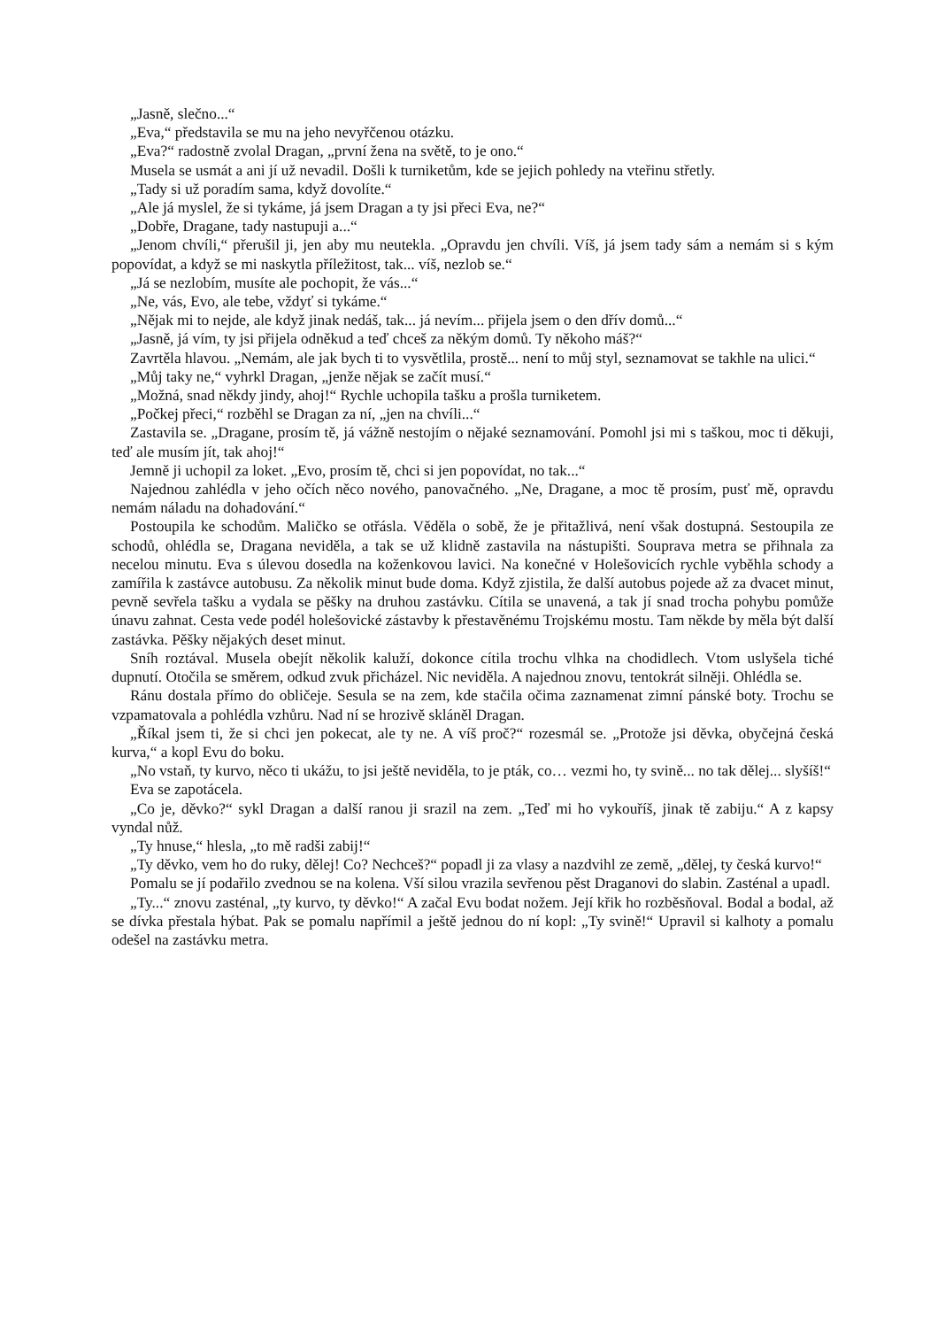„Jasně, slečno...“
„Eva,“ představila se mu na jeho nevyřčenou otázku.
„Eva?“ radostně zvolal Dragan, „první žena na světě, to je ono.“
Musela se usmát a ani jí už nevadil. Došli k turniketům, kde se jejich pohledy na vteřinu střetly.
„Tady si už poradím sama, když dovolíte.“
„Ale já myslel, že si tykáme, já jsem Dragan a ty jsi přeci Eva, ne?“
„Dobře, Dragane, tady nastupuji a...“
„Jenom chvíli,“ přerušil ji, jen aby mu neutekla. „Opravdu jen chvíli. Víš, já jsem tady sám a nemám si s kým popovídat, a když se mi naskytla příležitost, tak... víš, nezlob se.“
„Já se nezlobím, musíte ale pochopit, že vás...“
„Ne, vás, Evo, ale tebe, vždyť si tykáme.“
„Nějak mi to nejde, ale když jinak nedáš, tak... já nevím... přijela jsem o den dřív domů...“
„Jasně, já vím, ty jsi přijela odněkud a teď chceš za někým domů. Ty někoho máš?“
Zavrtěla hlavou. „Nemám, ale jak bych ti to vysvětlila, prostě... není to můj styl, seznamovat se takhle na ulici.“
„Můj taky ne,“ vyhrkl Dragan, „jenže nějak se začít musí.“
„Možná, snad někdy jindy, ahoj!“ Rychle uchopila tašku a prošla turniketem.
„Počkej přeci,“ rozběhl se Dragan za ní, „jen na chvíli...“
Zastavila se. „Dragane, prosím tě, já vážně nestojím o nějaké seznamování. Pomohl jsi mi s taškou, moc ti děkuji, teď ale musím jít, tak ahoj!“
Jemně ji uchopil za loket. „Evo, prosím tě, chci si jen popovídat, no tak...“
Najednou zahlédla v jeho očích něco nového, panovačného. „Ne, Dragane, a moc tě prosím, pusť mě, opravdu nemám náladu na dohadování.“
Postoupila ke schodům. Maličko se otřásla. Věděla o sobě, že je přitažlivá, není však dostupná. Sestoupila ze schodů, ohlédla se, Dragana neviděla, a tak se už klidně zastavila na nástupišti. Souprava metra se přihnala za necelou minutu. Eva s úlevou dosedla na koženkovou lavici. Na konečné v Holešovicích rychle vyběhla schody a zamířila k zastávce autobusu. Za několik minut bude doma. Když zjistila, že další autobus pojede až za dvacet minut, pevně sevřela tašku a vydala se pěšky na druhou zastávku. Cítila se unavená, a tak jí snad trocha pohybu pomůže únavu zahnat. Cesta vede podél holešovické zástavby k přestavěnému Trojskému mostu. Tam někde by měla být další zastávka. Pěšky nějakých deset minut.
Sníh roztával. Musela obejít několik kaluží, dokonce cítila trochu vlhka na chodidlech. Vtom uslyšela tiché dupnutí. Otočila se směrem, odkud zvuk přicházel. Nic neviděla. A najednou znovu, tentokrát silněji. Ohlédla se.
Ránu dostala přímo do obličeje. Sesula se na zem, kde stačila očima zaznamenat zimní pánské boty. Trochu se vzpamatovala a pohlédla vzhůru. Nad ní se hrozivě skláněl Dragan.
„Říkal jsem ti, že si chci jen pokecat, ale ty ne. A víš proč?“ rozesmál se. „Protože jsi děvka, obyčejná česká kurva,“ a kopl Evu do boku.
„No vstaň, ty kurvo, něco ti ukážu, to jsi ještě neviděla, to je pták, co… vezmi ho, ty svině... no tak dělej... slyšíš!“
Eva se zapotácela.
„Co je, děvko?“ sykl Dragan a další ranou ji srazil na zem. „Teď mi ho vykouříš, jinak tě zabiju.“ A z kapsy vyndal nůž.
„Ty hnuse,“ hlesla, „to mě radši zabij!“
„Ty děvko, vem ho do ruky, dělej! Co? Nechceš?“ popadl ji za vlasy a nazdvihl ze země, „dělej, ty česká kurvo!“
Pomalu se jí podařilo zvednou se na kolena. Vší silou vrazila sevřenou pěst Draganovi do slabin. Zasténal a upadl.
„Ty...“ znovu zasténal, „ty kurvo, ty děvko!“ A začal Evu bodat nožem. Její křik ho rozběsňoval. Bodal a bodal, až se dívka přestala hýbat. Pak se pomalu napřímil a ještě jednou do ní kopl: „Ty svině!“ Upravil si kalhoty a pomalu odešel na zastávku metra.